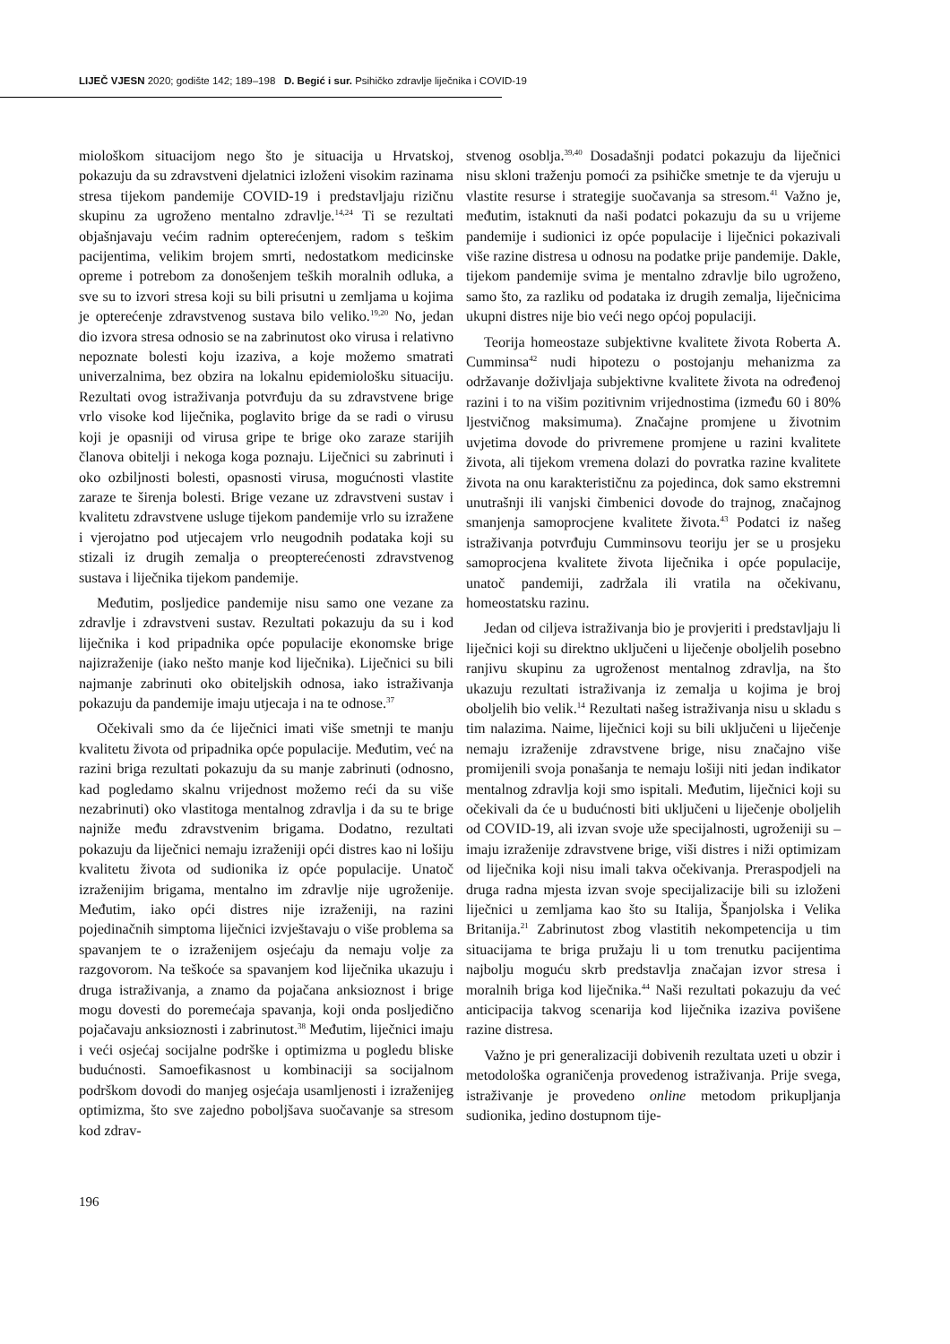LIJEČ VJESN 2020; godište 142; 189–198 D. Begić i sur. Psihičko zdravlje liječnika i COVID-19
miološkom situacijom nego što je situacija u Hrvatskoj, pokazuju da su zdravstveni djelatnici izloženi visokim razinama stresa tijekom pandemije COVID-19 i predstavljaju rizičnu skupinu za ugroženo mentalno zdravlje.<sup>14,24</sup> Ti se rezultati objašnjavaju većim radnim opterećenjem, radom s teškim pacijentima, velikim brojem smrti, nedostatkom medicinske opreme i potrebom za donošenjem teških moralnih odluka, a sve su to izvori stresa koji su bili prisutni u zemljama u kojima je opterećenje zdravstvenog sustava bilo veliko.<sup>19,20</sup> No, jedan dio izvora stresa odnosio se na zabrinutost oko virusa i relativno nepoznate bolesti koju izaziva, a koje možemo smatrati univerzalnima, bez obzira na lokalnu epidemiološku situaciju. Rezultati ovog istraživanja potvrđuju da su zdravstvene brige vrlo visoke kod liječnika, poglavito brige da se radi o virusu koji je opasniji od virusa gripe te brige oko zaraze starijih članova obitelji i nekoga koga poznaju. Liječnici su zabrinuti i oko ozbiljnosti bolesti, opasnosti virusa, mogućnosti vlastite zaraze te širenja bolesti. Brige vezane uz zdravstveni sustav i kvalitetu zdravstvene usluge tijekom pandemije vrlo su izražene i vjerojatno pod utjecajem vrlo neugodnih podataka koji su stizali iz drugih zemalja o preopterećenosti zdravstvenog sustava i liječnika tijekom pandemije.
Međutim, posljedice pandemije nisu samo one vezane za zdravlje i zdravstveni sustav. Rezultati pokazuju da su i kod liječnika i kod pripadnika opće populacije ekonomske brige najizraženije (iako nešto manje kod liječnika). Liječnici su bili najmanje zabrinuti oko obiteljskih odnosa, iako istraživanja pokazuju da pandemije imaju utjecaja i na te odnose.<sup>37</sup>
Očekivali smo da će liječnici imati više smetnji te manju kvalitetu života od pripadnika opće populacije. Međutim, već na razini briga rezultati pokazuju da su manje zabrinuti (odnosno, kad pogledamo skalnu vrijednost možemo reći da su više nezabrinuti) oko vlastitoga mentalnog zdravlja i da su te brige najniže među zdravstvenim brigama. Dodatno, rezultati pokazuju da liječnici nemaju izraženiji opći distres kao ni lošiju kvalitetu života od sudionika iz opće populacije. Unatoč izraženijim brigama, mentalno im zdravlje nije ugroženije. Međutim, iako opći distres nije izraženiji, na razini pojedinačnih simptoma liječnici izvještavaju o više problema sa spavanjem te o izraženijem osjećaju da nemaju volje za razgovorom. Na teškoće sa spavanjem kod liječnika ukazuju i druga istraživanja, a znamo da pojačana anksioznost i brige mogu dovesti do poremećaja spavanja, koji onda posljedično pojačavaju anksioznosti i zabrinutost.<sup>38</sup> Međutim, liječnici imaju i veći osjećaj socijalne podrške i optimizma u pogledu bliske budućnosti. Samoefikasnost u kombinaciji sa socijalnom podrškom dovodi do manjeg osjećaja usamljenosti i izraženijeg optimizma, što sve zajedno poboljšava suočavanje sa stresom kod zdrav-
stvenog osoblja.<sup>39,40</sup> Dosadašnji podatci pokazuju da liječnici nisu skloni traženju pomoći za psihičke smetnje te da vjeruju u vlastite resurse i strategije suočavanja sa stresom.<sup>41</sup> Važno je, međutim, istaknuti da naši podatci pokazuju da su u vrijeme pandemije i sudionici iz opće populacije i liječnici pokazivali više razine distresa u odnosu na podatke prije pandemije. Dakle, tijekom pandemije svima je mentalno zdravlje bilo ugroženo, samo što, za razliku od podataka iz drugih zemalja, liječnicima ukupni distres nije bio veći nego općoj populaciji.
Teorija homeostaze subjektivne kvalitete života Roberta A. Cumminsa<sup>42</sup> nudi hipotezu o postojanju mehanizma za održavanje doživljaja subjektivne kvalitete života na određenoj razini i to na višim pozitivnim vrijednostima (između 60 i 80% ljestvičnog maksimuma). Značajne promjene u životnim uvjetima dovode do privremene promjene u razini kvalitete života, ali tijekom vremena dolazi do povratka razine kvalitete života na onu karakterističnu za pojedinca, dok samo ekstremni unutrašnji ili vanjski čimbenici dovode do trajnog, značajnog smanjenja samoprocjene kvalitete života.<sup>43</sup> Podatci iz našeg istraživanja potvrđuju Cumminsovu teoriju jer se u prosjeku samoprocjena kvalitete života liječnika i opće populacije, unatoč pandemiji, zadržala ili vratila na očekivanu, homeostatsku razinu.
Jedan od ciljeva istraživanja bio je provjeriti i predstavljaju li liječnici koji su direktno uključeni u liječenje oboljelih posebno ranjivu skupinu za ugroženost mentalnog zdravlja, na što ukazuju rezultati istraživanja iz zemalja u kojima je broj oboljelih bio velik.<sup>14</sup> Rezultati našeg istraživanja nisu u skladu s tim nalazima. Naime, liječnici koji su bili uključeni u liječenje nemaju izraženije zdravstvene brige, nisu značajno više promijenili svoja ponašanja te nemaju lošiji niti jedan indikator mentalnog zdravlja koji smo ispitali. Međutim, liječnici koji su očekivali da će u budućnosti biti uključeni u liječenje oboljelih od COVID-19, ali izvan svoje uže specijalnosti, ugroženiji su – imaju izraženije zdravstvene brige, viši distres i niži optimizam od liječnika koji nisu imali takva očekivanja. Preraspodjeli na druga radna mjesta izvan svoje specijalizacije bili su izloženi liječnici u zemljama kao što su Italija, Španjolska i Velika Britanija.<sup>21</sup> Zabrinutost zbog vlastitih nekompetencija u tim situacijama te briga pružaju li u tom trenutku pacijentima najbolju moguću skrb predstavlja značajan izvor stresa i moralnih briga kod liječnika.<sup>44</sup> Naši rezultati pokazuju da već anticipacija takvog scenarija kod liječnika izaziva povišene razine distresa.
Važno je pri generalizaciji dobivenih rezultata uzeti u obzir i metodološka ograničenja provedenog istraživanja. Prije svega, istraživanje je provedeno online metodom prikupljanja sudionika, jedino dostupnom tije-
196